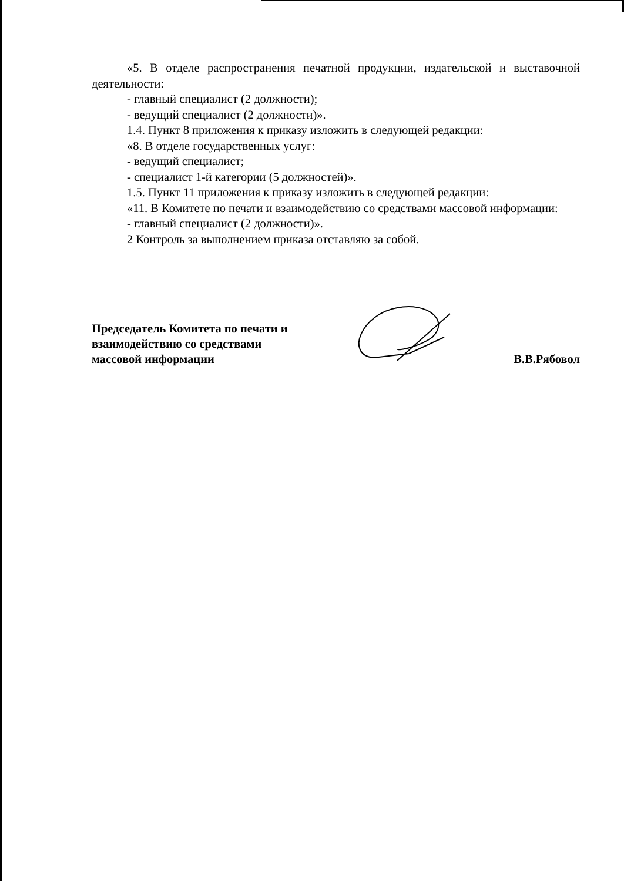«5. В отделе распространения печатной продукции, издательской и выставочной деятельности:
- главный специалист (2 должности);
- ведущий специалист (2 должности)».
1.4. Пункт 8 приложения к приказу изложить в следующей редакции:
«8. В отделе государственных услуг:
- ведущий специалист;
- специалист 1-й категории (5 должностей)».
1.5. Пункт 11 приложения к приказу изложить в следующей редакции:
«11. В Комитете по печати и взаимодействию со средствами массовой информации:
- главный специалист (2 должности)».
2 Контроль за выполнением приказа отставляю за собой.
Председатель Комитета по печати и
взаимодействию со средствами
массовой информации
В.В.Рябовол